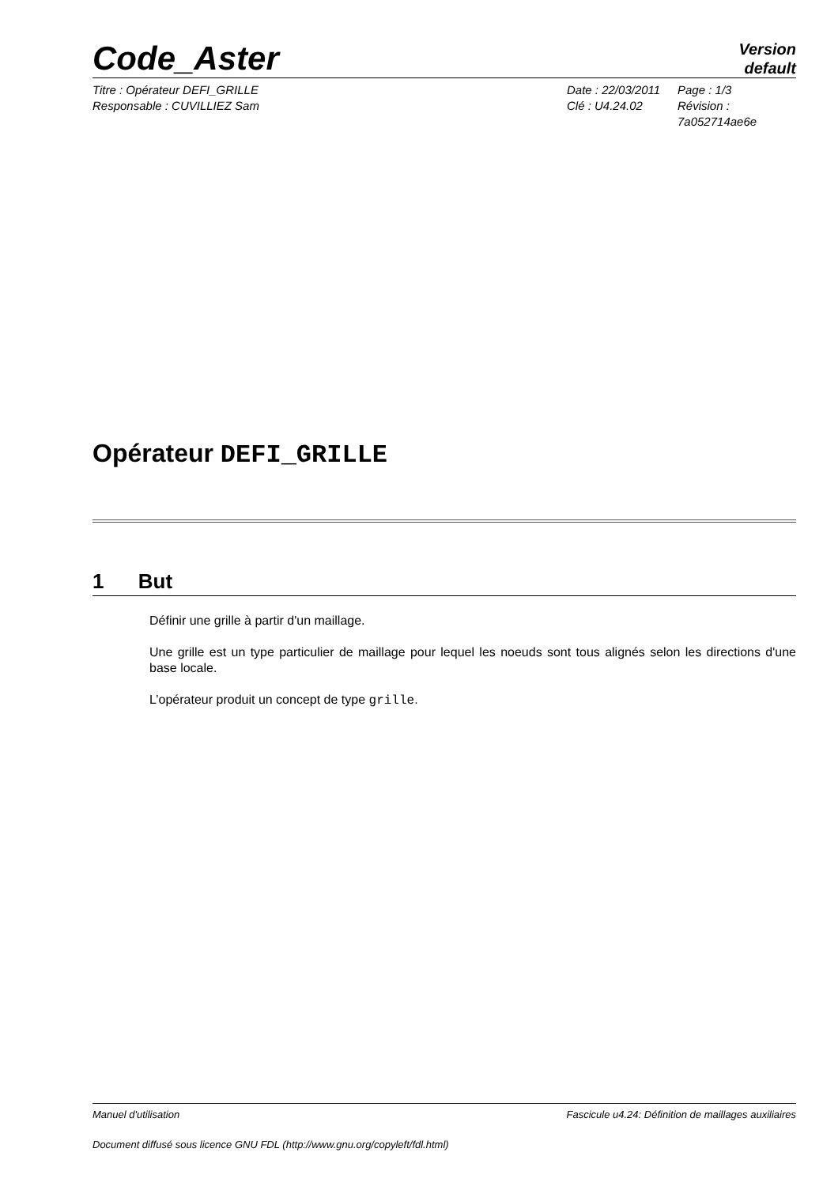Code_Aster
Version
default
Titre : Opérateur DEFI_GRILLE
Responsable : CUVILLIEZ Sam
Date : 22/03/2011
Clé : U4.24.02
Page : 1/3
Révision :
7a052714ae6e
Opérateur DEFI_GRILLE
1 But
Définir une grille à partir d'un maillage.
Une grille est un type particulier de maillage pour lequel les noeuds sont tous alignés selon les directions d'une base locale.
L’opérateur produit un concept de type grille.
Manuel d'utilisation Fascicule u4.24: Définition de maillages auxiliaires
Document diffusé sous licence GNU FDL (http://www.gnu.org/copyleft/fdl.html)